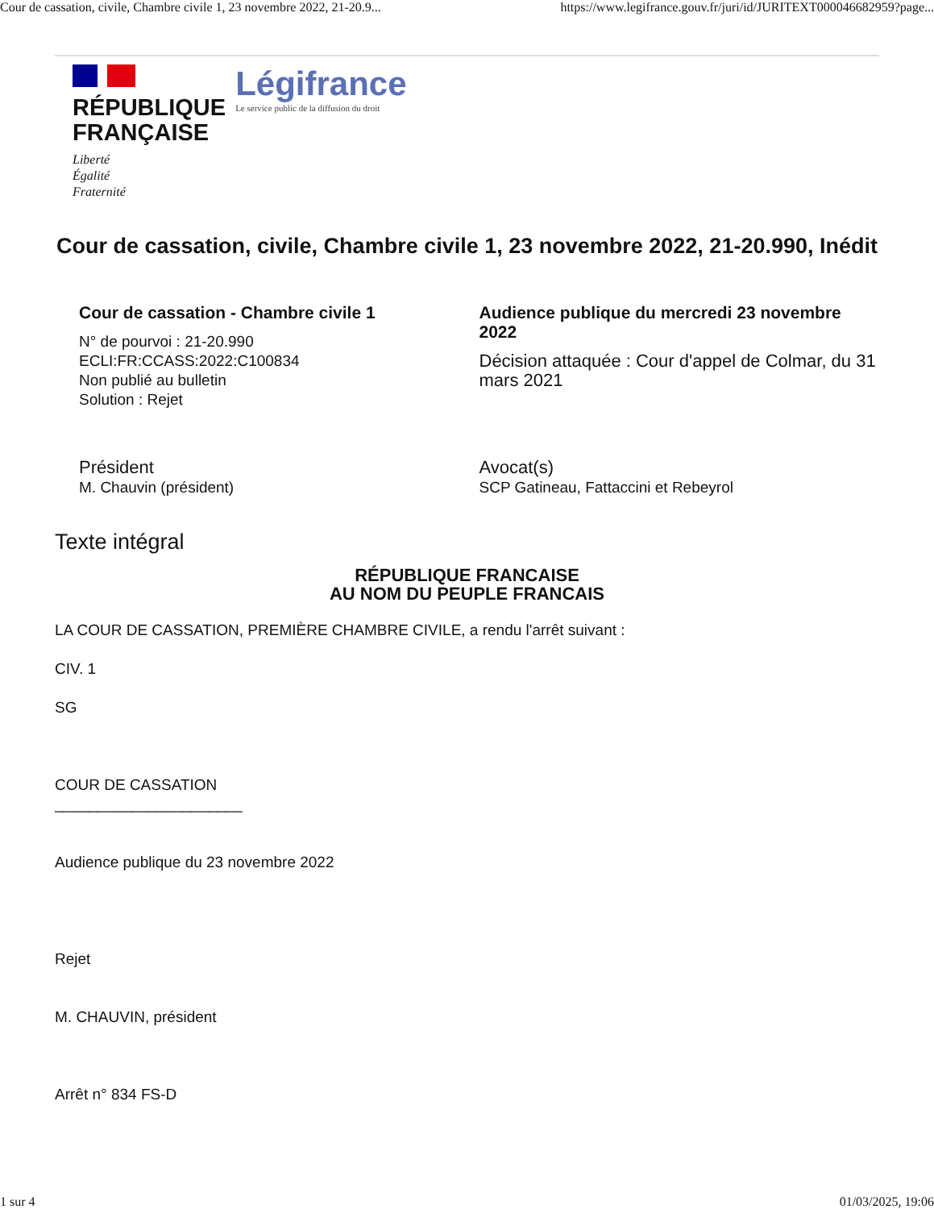Cour de cassation, civile, Chambre civile 1, 23 novembre 2022, 21-20.9... https://www.legifrance.gouv.fr/juri/id/JURITEXT000046682959?page...
RÉPUBLIQUE
FRANÇAISE
Liberté
Égalité
Fraternité
Légifrance
Le service public de la diffusion du droit
Cour de cassation, civile, Chambre civile 1, 23 novembre 2022, 21-20.990, Inédit
Cour de cassation - Chambre civile 1
N° de pourvoi : 21-20.990
ECLI:FR:CCASS:2022:C100834
Non publié au bulletin
Solution : Rejet
Audience publique du mercredi 23 novembre 2022
Décision attaquée : Cour d'appel de Colmar, du 31 mars 2021
Président
M. Chauvin (président)
Avocat(s)
SCP Gatineau, Fattaccini et Rebeyrol
Texte intégral
RÉPUBLIQUE FRANCAISE
AU NOM DU PEUPLE FRANCAIS
LA COUR DE CASSATION, PREMIÈRE CHAMBRE CIVILE, a rendu l'arrêt suivant :
CIV. 1
SG
COUR DE CASSATION
______________________
Audience publique du 23 novembre 2022
Rejet
M. CHAUVIN, président
Arrêt n° 834 FS-D
1 sur 4 01/03/2025, 19:06